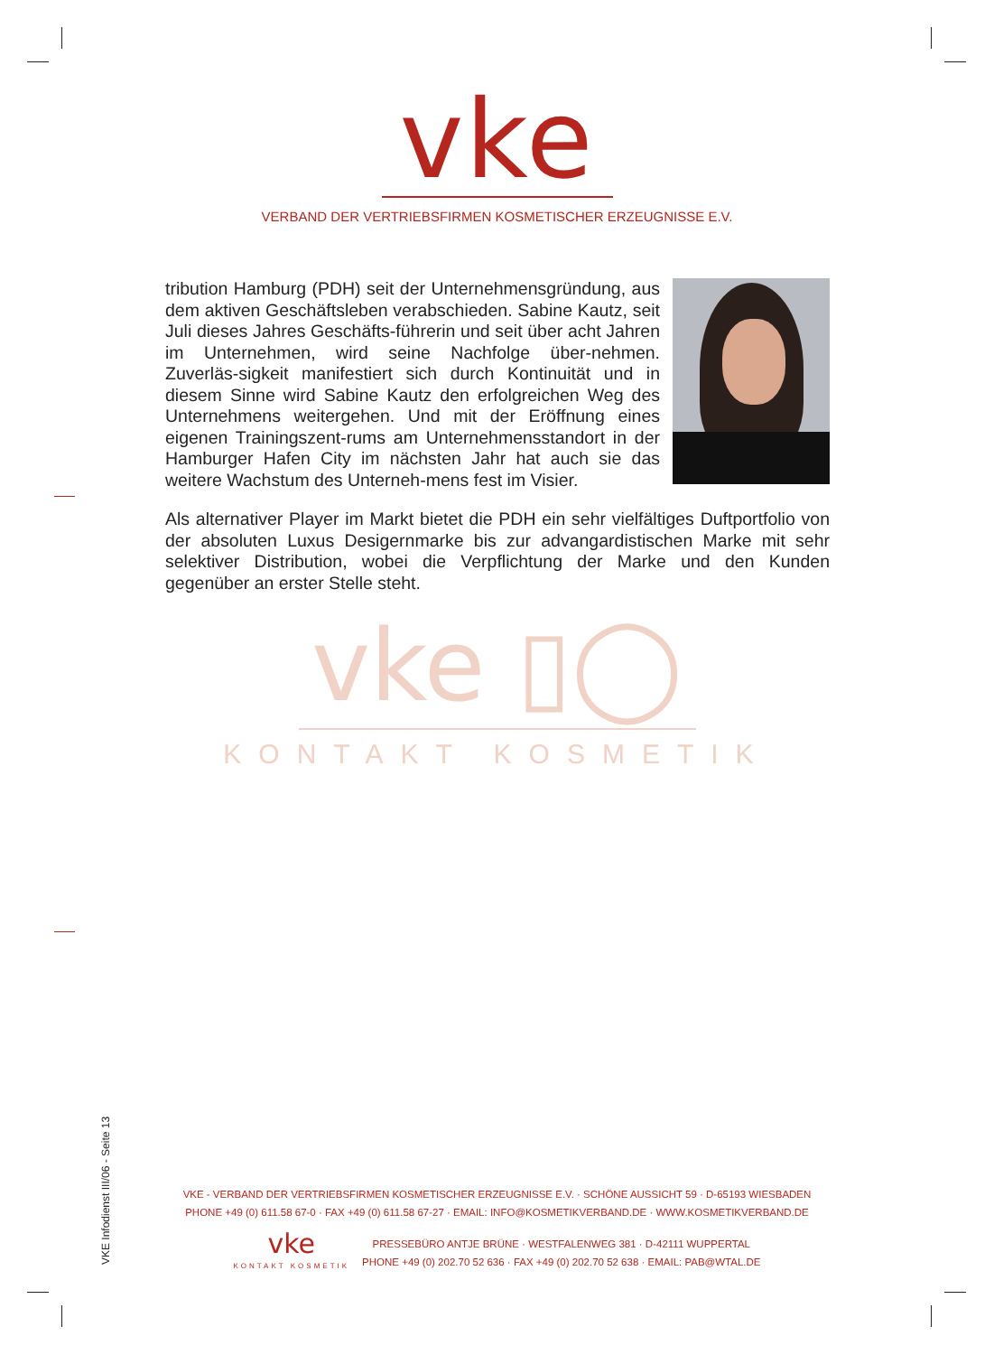vke
VERBAND DER VERTRIEBSFIRMEN KOSMETISCHER ERZEUGNISSE E.V.
tribution Hamburg (PDH) seit der Unternehmensgründung, aus dem aktiven Geschäftsleben verabschieden. Sabine Kautz, seit Juli dieses Jahres Geschäfts-führerin und seit über acht Jahren im Unternehmen, wird seine Nachfolge über-nehmen. Zuverläs-sigkeit manifestiert sich durch Kontinuität und in diesem Sinne wird Sabine Kautz den erfolgreichen Weg des Unternehmens weitergehen. Und mit der Eröffnung eines eigenen Trainingszent-rums am Unternehmensstandort in der Hamburger Hafen City im nächsten Jahr hat auch sie das weitere Wachstum des Unterneh-mens fest im Visier.
Als alternativer Player im Markt bietet die PDH ein sehr vielfältiges Duftportfolio von der absoluten Luxus Desigernmarke bis zur advangardistischen Marke mit sehr selektiver Distribution, wobei die Verpflichtung der Marke und den Kunden gegenüber an erster Stelle steht.
vke ▯◯
KONTAKT KOSMETIK
VKE Infodienst III/06 - Seite 13
VKE - VERBAND DER VERTRIEBSFIRMEN KOSMETISCHER ERZEUGNISSE E.V. · SCHÖNE AUSSICHT 59 · D-65193 WIESBADEN
PHONE +49 (0) 611.58 67-0 · FAX +49 (0) 611.58 67-27 · EMAIL: INFO@KOSMETIKVERBAND.DE · WWW.KOSMETIKVERBAND.DE
vke
KONTAKT KOSMETIK
PRESSEBÜRO ANTJE BRÜNE · WESTFALENWEG 381 · D-42111 WUPPERTAL
PHONE +49 (0) 202.70 52 636 · FAX +49 (0) 202.70 52 638 · EMAIL: PAB@WTAL.DE